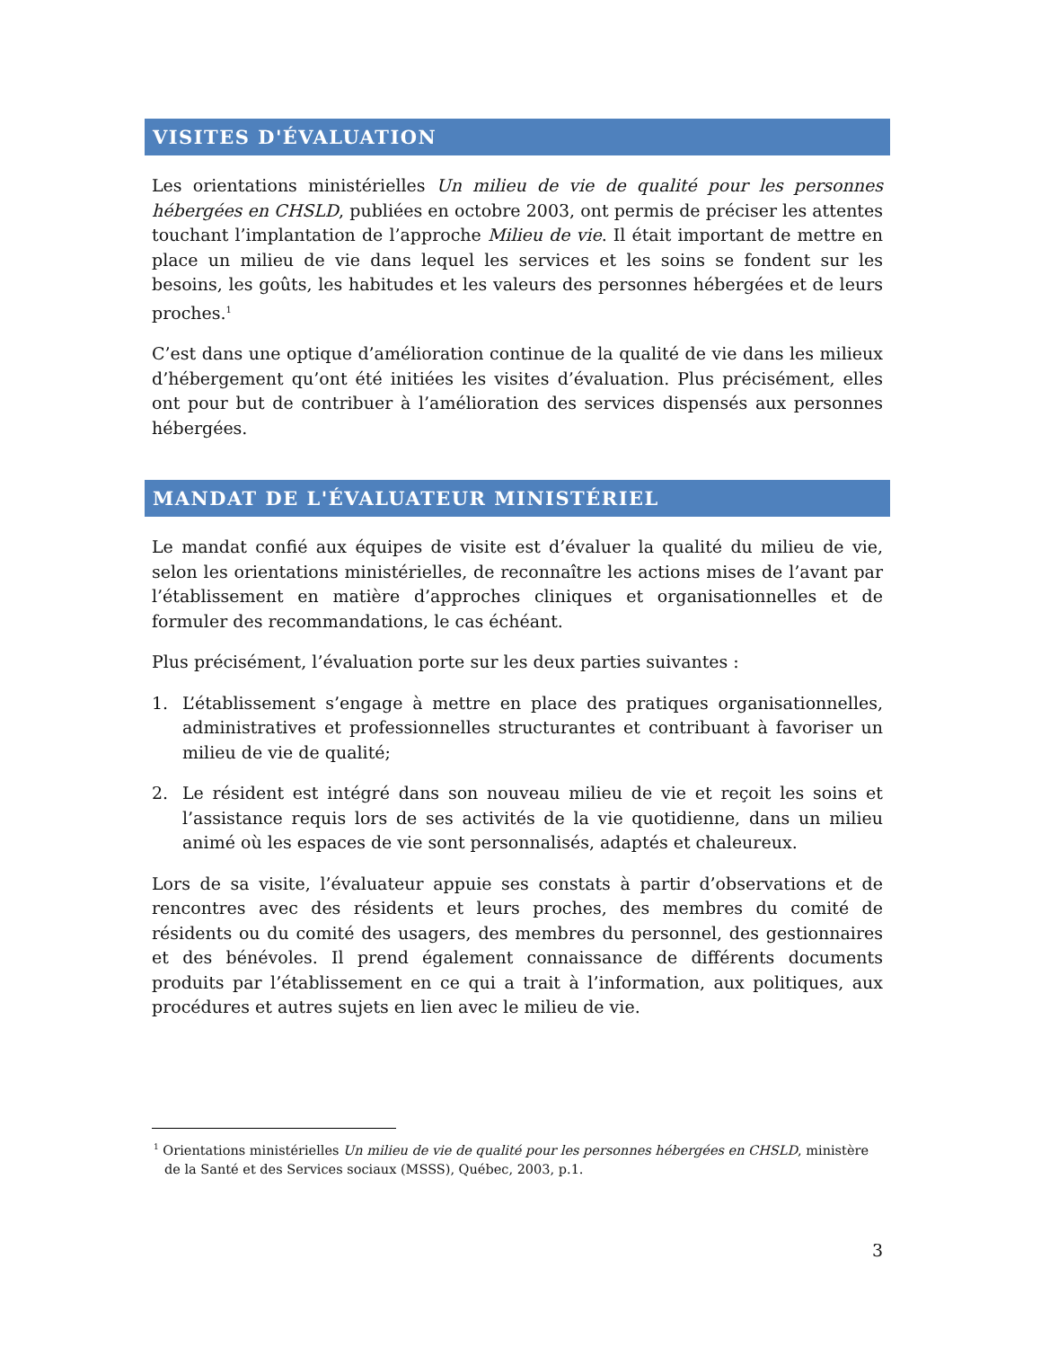VISITES D'ÉVALUATION
Les orientations ministérielles Un milieu de vie de qualité pour les personnes hébergées en CHSLD, publiées en octobre 2003, ont permis de préciser les attentes touchant l’implantation de l’approche Milieu de vie. Il était important de mettre en place un milieu de vie dans lequel les services et les soins se fondent sur les besoins, les goûts, les habitudes et les valeurs des personnes hébergées et de leurs proches.<sup>1</sup>
C’est dans une optique d’amélioration continue de la qualité de vie dans les milieux d’hébergement qu’ont été initiées les visites d’évaluation. Plus précisément, elles ont pour but de contribuer à l’amélioration des services dispensés aux personnes hébergées.
MANDAT DE L'ÉVALUATEUR MINISTÉRIEL
Le mandat confié aux équipes de visite est d’évaluer la qualité du milieu de vie, selon les orientations ministérielles, de reconnaître les actions mises de l’avant par l’établissement en matière d’approches cliniques et organisationnelles et de formuler des recommandations, le cas échéant.
Plus précisément, l’évaluation porte sur les deux parties suivantes :
1. L’établissement s’engage à mettre en place des pratiques organisationnelles, administratives et professionnelles structurantes et contribuant à favoriser un milieu de vie de qualité;
2. Le résident est intégré dans son nouveau milieu de vie et reçoit les soins et l’assistance requis lors de ses activités de la vie quotidienne, dans un milieu animé où les espaces de vie sont personnalisés, adaptés et chaleureux.
Lors de sa visite, l’évaluateur appuie ses constats à partir d’observations et de rencontres avec des résidents et leurs proches, des membres du comité de résidents ou du comité des usagers, des membres du personnel, des gestionnaires et des bénévoles. Il prend également connaissance de différents documents produits par l’établissement en ce qui a trait à l’information, aux politiques, aux procédures et autres sujets en lien avec le milieu de vie.
<sup>1</sup> Orientations ministérielles Un milieu de vie de qualité pour les personnes hébergées en CHSLD, ministère de la Santé et des Services sociaux (MSSS), Québec, 2003, p.1.
3